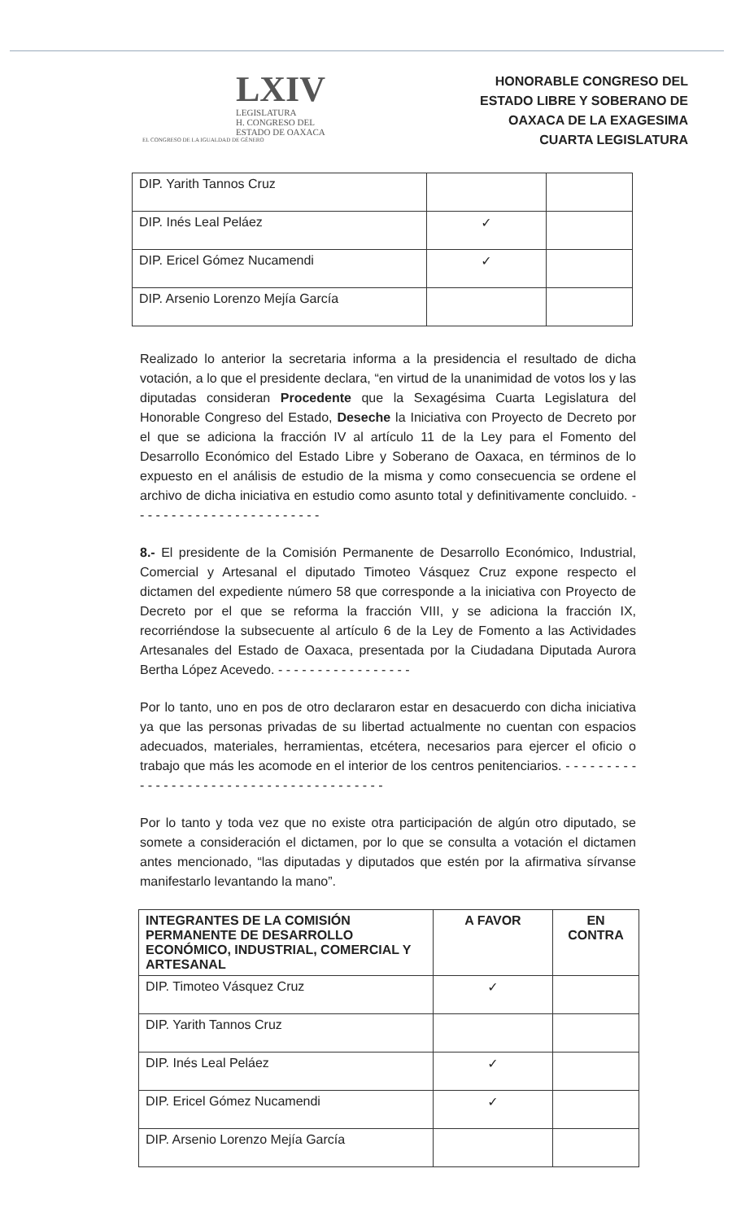LXIV
LEGISLATURA
H. CONGRESO DEL
ESTADO DE OAXACA
EL CONGRESO DE LA IGUALDAD DE GÉNERO
HONORABLE CONGRESO DEL
ESTADO LIBRE Y SOBERANO DE
OAXACA DE LA EXAGESIMA
CUARTA LEGISLATURA
| DIP. Yarith Tannos Cruz | | |
| DIP. Inés Leal Peláez | ✓ | |
| DIP. Ericel Gómez Nucamendi | ✓ | |
| DIP. Arsenio Lorenzo Mejía García | | |
Realizado lo anterior la secretaria informa a la presidencia el resultado de dicha votación, a lo que el presidente declara, “en virtud de la unanimidad de votos los y las diputadas consideran Procedente que la Sexagésima Cuarta Legislatura del Honorable Congreso del Estado, Deseche la Iniciativa con Proyecto de Decreto por el que se adiciona la fracción IV al artículo 11 de la Ley para el Fomento del Desarrollo Económico del Estado Libre y Soberano de Oaxaca, en términos de lo expuesto en el análisis de estudio de la misma y como consecuencia se ordene el archivo de dicha iniciativa en estudio como asunto total y definitivamente concluido. - - - - - - - - - - - - - - - - - - - - - - - -
8.- El presidente de la Comisión Permanente de Desarrollo Económico, Industrial, Comercial y Artesanal el diputado Timoteo Vásquez Cruz expone respecto el dictamen del expediente número 58 que corresponde a la iniciativa con Proyecto de Decreto por el que se reforma la fracción VIII, y se adiciona la fracción IX, recorriéndose la subsecuente al artículo 6 de la Ley de Fomento a las Actividades Artesanales del Estado de Oaxaca, presentada por la Ciudadana Diputada Aurora Bertha López Acevedo. - - - - - - - - - - - - - - - - -
Por lo tanto, uno en pos de otro declararon estar en desacuerdo con dicha iniciativa ya que las personas privadas de su libertad actualmente no cuentan con espacios adecuados, materiales, herramientas, etcétera, necesarios para ejercer el oficio o trabajo que más les acomode en el interior de los centros penitenciarios. - - - - - - - - - - - - - - - - - - - - - - - - - - - - - - - - - - - - - - - -
Por lo tanto y toda vez que no existe otra participación de algún otro diputado, se somete a consideración el dictamen, por lo que se consulta a votación el dictamen antes mencionado, “las diputadas y diputados que estén por la afirmativa sírvanse manifestarlo levantando la mano”.
| INTEGRANTES DE LA COMISIÓN PERMANENTE DE DESARROLLO ECONÓMICO, INDUSTRIAL, COMERCIAL Y ARTESANAL | A FAVOR | EN CONTRA |
| --- | --- | --- |
| DIP. Timoteo Vásquez Cruz | ✓ | |
| DIP. Yarith Tannos Cruz | | |
| DIP. Inés Leal Peláez | ✓ | |
| DIP. Ericel Gómez Nucamendi | ✓ | |
| DIP. Arsenio Lorenzo Mejía García | | |